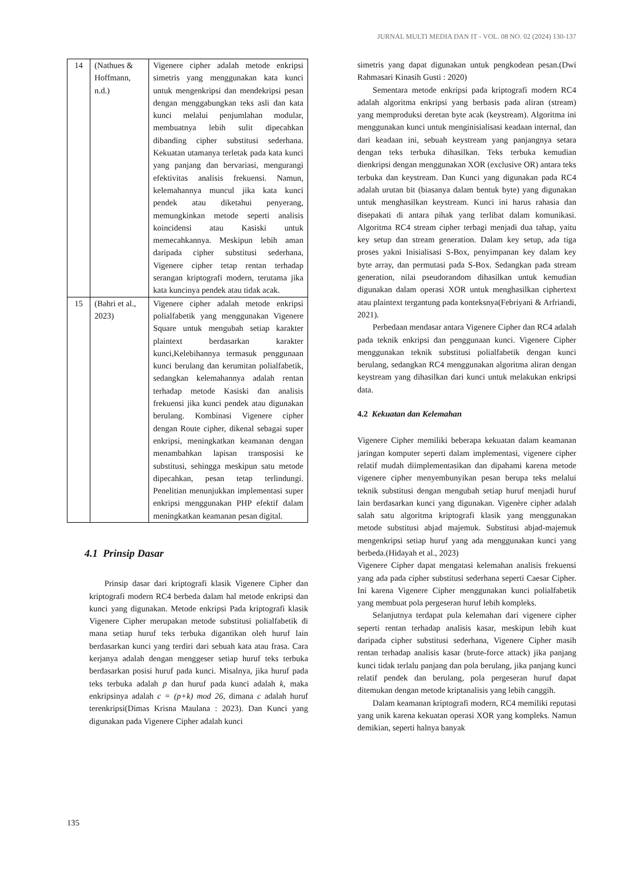JURNAL MULTI MEDIA DAN IT - VOL. 08 NO. 02 (2024) 130-137
| 14 | (Nathues & Hoffmann, n.d.) | Vigenere cipher adalah metode enkripsi simetris yang menggunakan kata kunci untuk mengenkripsi dan mendekripsi pesan dengan menggabungkan teks asli dan kata kunci melalui penjumlahan modular, membuatnya lebih sulit dipecahkan dibanding cipher substitusi sederhana. Kekuatan utamanya terletak pada kata kunci yang panjang dan bervariasi, mengurangi efektivitas analisis frekuensi. Namun, kelemahannya muncul jika kata kunci pendek atau diketahui penyerang, memungkinkan metode seperti analisis koincidensi atau Kasiski untuk memecahkannya. Meskipun lebih aman daripada cipher substitusi sederhana, Vigenere cipher tetap rentan terhadap serangan kriptografi modern, terutama jika kata kuncinya pendek atau tidak acak. |
| 15 | (Bahri et al., 2023) | Vigenere cipher adalah metode enkripsi polialfabetik yang menggunakan Vigenere Square untuk mengubah setiap karakter plaintext berdasarkan karakter kunci,Kelebihannya termasuk penggunaan kunci berulang dan kerumitan polialfabetik, sedangkan kelemahannya adalah rentan terhadap metode Kasiski dan analisis frekuensi jika kunci pendek atau digunakan berulang. Kombinasi Vigenere cipher dengan Route cipher, dikenal sebagai super enkripsi, meningkatkan keamanan dengan menambahkan lapisan transposisi ke substitusi, sehingga meskipun satu metode dipecahkan, pesan tetap terlindungi. Penelitian menunjukkan implementasi super enkripsi menggunakan PHP efektif dalam meningkatkan keamanan pesan digital. |
4.1 Prinsip Dasar
Prinsip dasar dari kriptografi klasik Vigenere Cipher dan kriptografi modern RC4 berbeda dalam hal metode enkripsi dan kunci yang digunakan. Metode enkripsi Pada kriptografi klasik Vigenere Cipher merupakan metode substitusi polialfabetik di mana setiap huruf teks terbuka digantikan oleh huruf lain berdasarkan kunci yang terdiri dari sebuah kata atau frasa. Cara kerjanya adalah dengan menggeser setiap huruf teks terbuka berdasarkan posisi huruf pada kunci. Misalnya, jika huruf pada teks terbuka adalah p dan huruf pada kunci adalah k, maka enkripsinya adalah c = (p+k) mod 26, dimana c adalah huruf terenkripsi(Dimas Krisna Maulana : 2023). Dan Kunci yang digunakan pada Vigenere Cipher adalah kunci
simetris yang dapat digunakan untuk pengkodean pesan.(Dwi Rahmasari Kinasih Gusti : 2020)
Sementara metode enkripsi pada kriptografi modern RC4 adalah algoritma enkripsi yang berbasis pada aliran (stream) yang memproduksi deretan byte acak (keystream). Algoritma ini menggunakan kunci untuk menginisialisasi keadaan internal, dan dari keadaan ini, sebuah keystream yang panjangnya setara dengan teks terbuka dihasilkan. Teks terbuka kemudian dienkripsi dengan menggunakan XOR (exclusive OR) antara teks terbuka dan keystream. Dan Kunci yang digunakan pada RC4 adalah urutan bit (biasanya dalam bentuk byte) yang digunakan untuk menghasilkan keystream. Kunci ini harus rahasia dan disepakati di antara pihak yang terlibat dalam komunikasi. Algoritma RC4 stream cipher terbagi menjadi dua tahap, yaitu key setup dan stream generation. Dalam key setup, ada tiga proses yakni Inisialisasi S-Box, penyimpanan key dalam key byte array, dan permutasi pada S-Box. Sedangkan pada stream generation, nilai pseudorandom dihasilkan untuk kemudian digunakan dalam operasi XOR untuk menghasilkan ciphertext atau plaintext tergantung pada konteksnya(Febriyani & Arfriandi, 2021).
Perbedaan mendasar antara Vigenere Cipher dan RC4 adalah pada teknik enkripsi dan penggunaan kunci. Vigenere Cipher menggunakan teknik substitusi polialfabetik dengan kunci berulang, sedangkan RC4 menggunakan algoritma aliran dengan keystream yang dihasilkan dari kunci untuk melakukan enkripsi data.
4.2 Kekuatan dan Kelemahan
Vigenere Cipher memiliki beberapa kekuatan dalam keamanan jaringan komputer seperti dalam implementasi, vigenere cipher relatif mudah diimplementasikan dan dipahami karena metode vigenere cipher menyembunyikan pesan berupa teks melalui teknik substitusi dengan mengubah setiap huruf menjadi huruf lain berdasarkan kunci yang digunakan. Vigenère cipher adalah salah satu algoritma kriptografi klasik yang menggunakan metode substitusi abjad majemuk. Substitusi abjad-majemuk mengenkripsi setiap huruf yang ada menggunakan kunci yang berbeda.(Hidayah et al., 2023)
Vigenere Cipher dapat mengatasi kelemahan analisis frekuensi yang ada pada cipher substitusi sederhana seperti Caesar Cipher. Ini karena Vigenere Cipher menggunakan kunci polialfabetik yang membuat pola pergeseran huruf lebih kompleks.
Selanjutnya terdapat pula kelemahan dari vigenere cipher seperti rentan terhadap analisis kasar, meskipun lebih kuat daripada cipher substitusi sederhana, Vigenere Cipher masih rentan terhadap analisis kasar (brute-force attack) jika panjang kunci tidak terlalu panjang dan pola berulang, jika panjang kunci relatif pendek dan berulang, pola pergeseran huruf dapat ditemukan dengan metode kriptanalisis yang lebih canggih.
Dalam keamanan kriptografi modern, RC4 memiliki reputasi yang unik karena kekuatan operasi XOR yang kompleks. Namun demikian, seperti halnya banyak
135